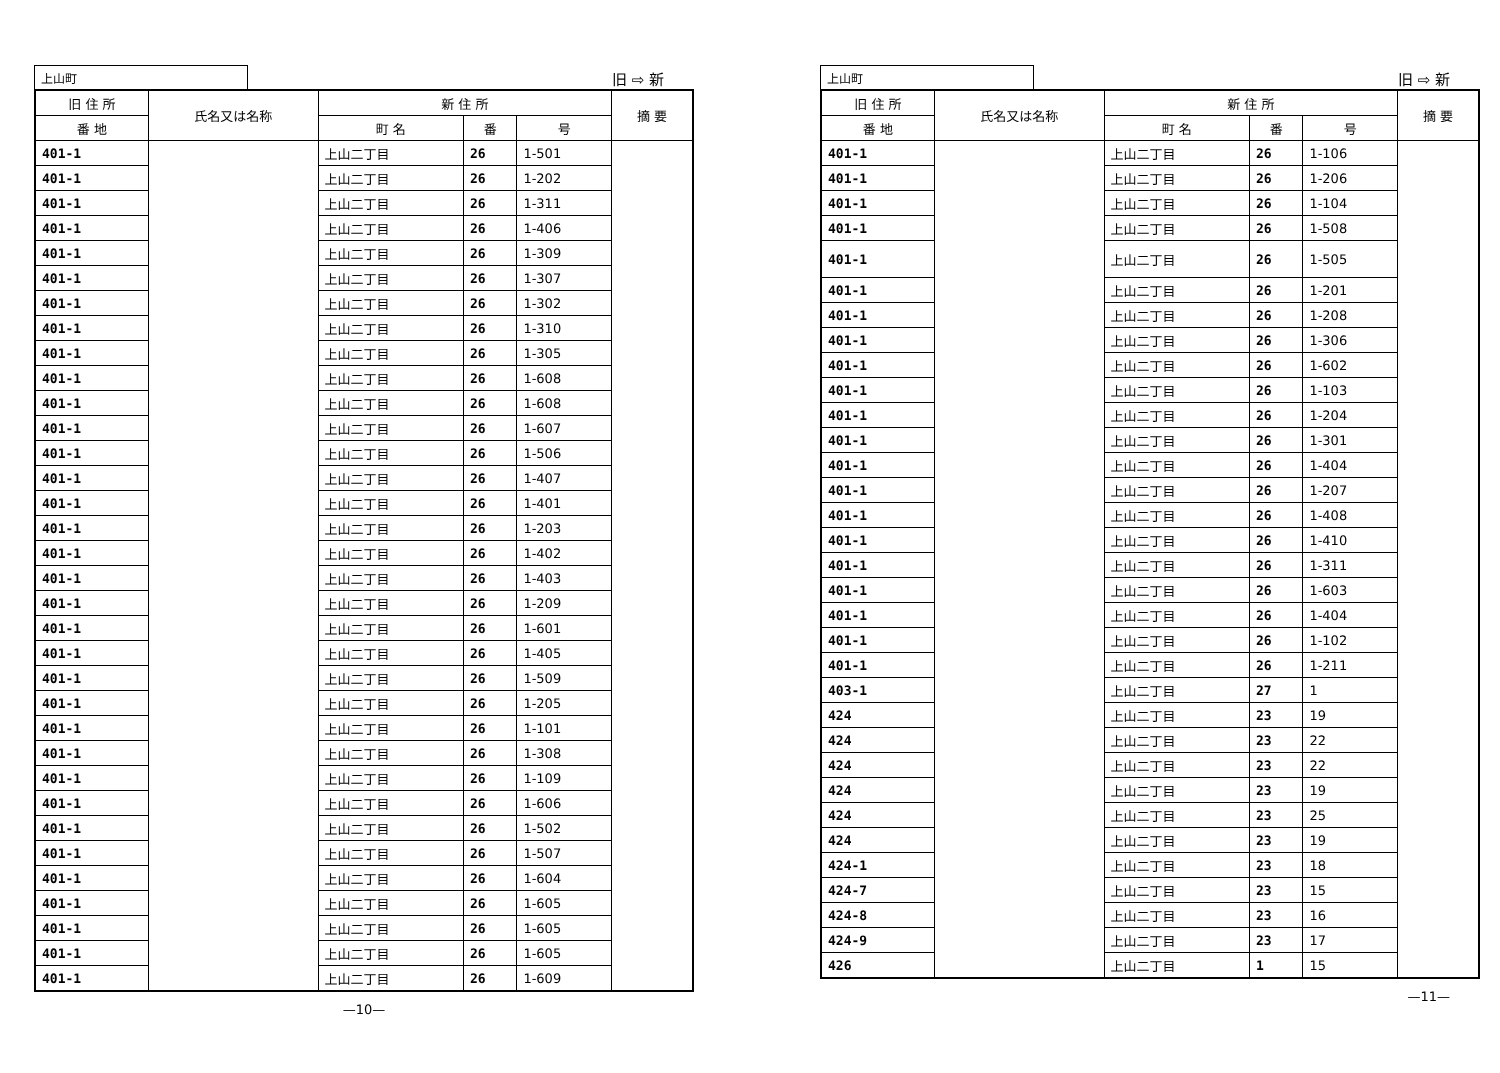上山町
旧 ⇨ 新
| 旧 住 所 | 氏名又は名称 | 新 住 所 | | | 摘 要 |
| --- | --- | --- | --- | --- | --- |
| 番 地 | | 町 名 | 番 | 号 | |
| 401-1 | | 上山二丁目 | 26 | 1-501 | |
| 401-1 | | 上山二丁目 | 26 | 1-202 | |
| 401-1 | | 上山二丁目 | 26 | 1-311 | |
| 401-1 | | 上山二丁目 | 26 | 1-406 | |
| 401-1 | | 上山二丁目 | 26 | 1-309 | |
| 401-1 | | 上山二丁目 | 26 | 1-307 | |
| 401-1 | | 上山二丁目 | 26 | 1-302 | |
| 401-1 | | 上山二丁目 | 26 | 1-310 | |
| 401-1 | | 上山二丁目 | 26 | 1-305 | |
| 401-1 | | 上山二丁目 | 26 | 1-608 | |
| 401-1 | | 上山二丁目 | 26 | 1-608 | |
| 401-1 | | 上山二丁目 | 26 | 1-607 | |
| 401-1 | | 上山二丁目 | 26 | 1-506 | |
| 401-1 | | 上山二丁目 | 26 | 1-407 | |
| 401-1 | | 上山二丁目 | 26 | 1-401 | |
| 401-1 | | 上山二丁目 | 26 | 1-203 | |
| 401-1 | | 上山二丁目 | 26 | 1-402 | |
| 401-1 | | 上山二丁目 | 26 | 1-403 | |
| 401-1 | | 上山二丁目 | 26 | 1-209 | |
| 401-1 | | 上山二丁目 | 26 | 1-601 | |
| 401-1 | | 上山二丁目 | 26 | 1-405 | |
| 401-1 | | 上山二丁目 | 26 | 1-509 | |
| 401-1 | | 上山二丁目 | 26 | 1-205 | |
| 401-1 | | 上山二丁目 | 26 | 1-101 | |
| 401-1 | | 上山二丁目 | 26 | 1-308 | |
| 401-1 | | 上山二丁目 | 26 | 1-109 | |
| 401-1 | | 上山二丁目 | 26 | 1-606 | |
| 401-1 | | 上山二丁目 | 26 | 1-502 | |
| 401-1 | | 上山二丁目 | 26 | 1-507 | |
| 401-1 | | 上山二丁目 | 26 | 1-604 | |
| 401-1 | | 上山二丁目 | 26 | 1-605 | |
| 401-1 | | 上山二丁目 | 26 | 1-605 | |
| 401-1 | | 上山二丁目 | 26 | 1-605 | |
| 401-1 | | 上山二丁目 | 26 | 1-609 | |
—10—
上山町
旧 ⇨ 新
| 旧 住 所 | 氏名又は名称 | 新 住 所 | | | 摘 要 |
| --- | --- | --- | --- | --- | --- |
| 番 地 | | 町 名 | 番 | 号 | |
| 401-1 | | 上山二丁目 | 26 | 1-106 | |
| 401-1 | | 上山二丁目 | 26 | 1-206 | |
| 401-1 | | 上山二丁目 | 26 | 1-104 | |
| 401-1 | | 上山二丁目 | 26 | 1-508 | |
| 401-1 | | 上山二丁目 | 26 | 1-505 | |
| 401-1 | | 上山二丁目 | 26 | 1-201 | |
| 401-1 | | 上山二丁目 | 26 | 1-208 | |
| 401-1 | | 上山二丁目 | 26 | 1-306 | |
| 401-1 | | 上山二丁目 | 26 | 1-602 | |
| 401-1 | | 上山二丁目 | 26 | 1-103 | |
| 401-1 | | 上山二丁目 | 26 | 1-204 | |
| 401-1 | | 上山二丁目 | 26 | 1-301 | |
| 401-1 | | 上山二丁目 | 26 | 1-404 | |
| 401-1 | | 上山二丁目 | 26 | 1-207 | |
| 401-1 | | 上山二丁目 | 26 | 1-408 | |
| 401-1 | | 上山二丁目 | 26 | 1-410 | |
| 401-1 | | 上山二丁目 | 26 | 1-311 | |
| 401-1 | | 上山二丁目 | 26 | 1-603 | |
| 401-1 | | 上山二丁目 | 26 | 1-404 | |
| 401-1 | | 上山二丁目 | 26 | 1-102 | |
| 401-1 | | 上山二丁目 | 26 | 1-211 | |
| 403-1 | | 上山二丁目 | 27 | 1 | |
| 424 | | 上山二丁目 | 23 | 19 | |
| 424 | | 上山二丁目 | 23 | 22 | |
| 424 | | 上山二丁目 | 23 | 22 | |
| 424 | | 上山二丁目 | 23 | 19 | |
| 424 | | 上山二丁目 | 23 | 25 | |
| 424 | | 上山二丁目 | 23 | 19 | |
| 424-1 | | 上山二丁目 | 23 | 18 | |
| 424-7 | | 上山二丁目 | 23 | 15 | |
| 424-8 | | 上山二丁目 | 23 | 16 | |
| 424-9 | | 上山二丁目 | 23 | 17 | |
| 426 | | 上山二丁目 | 1 | 15 | |
—11—